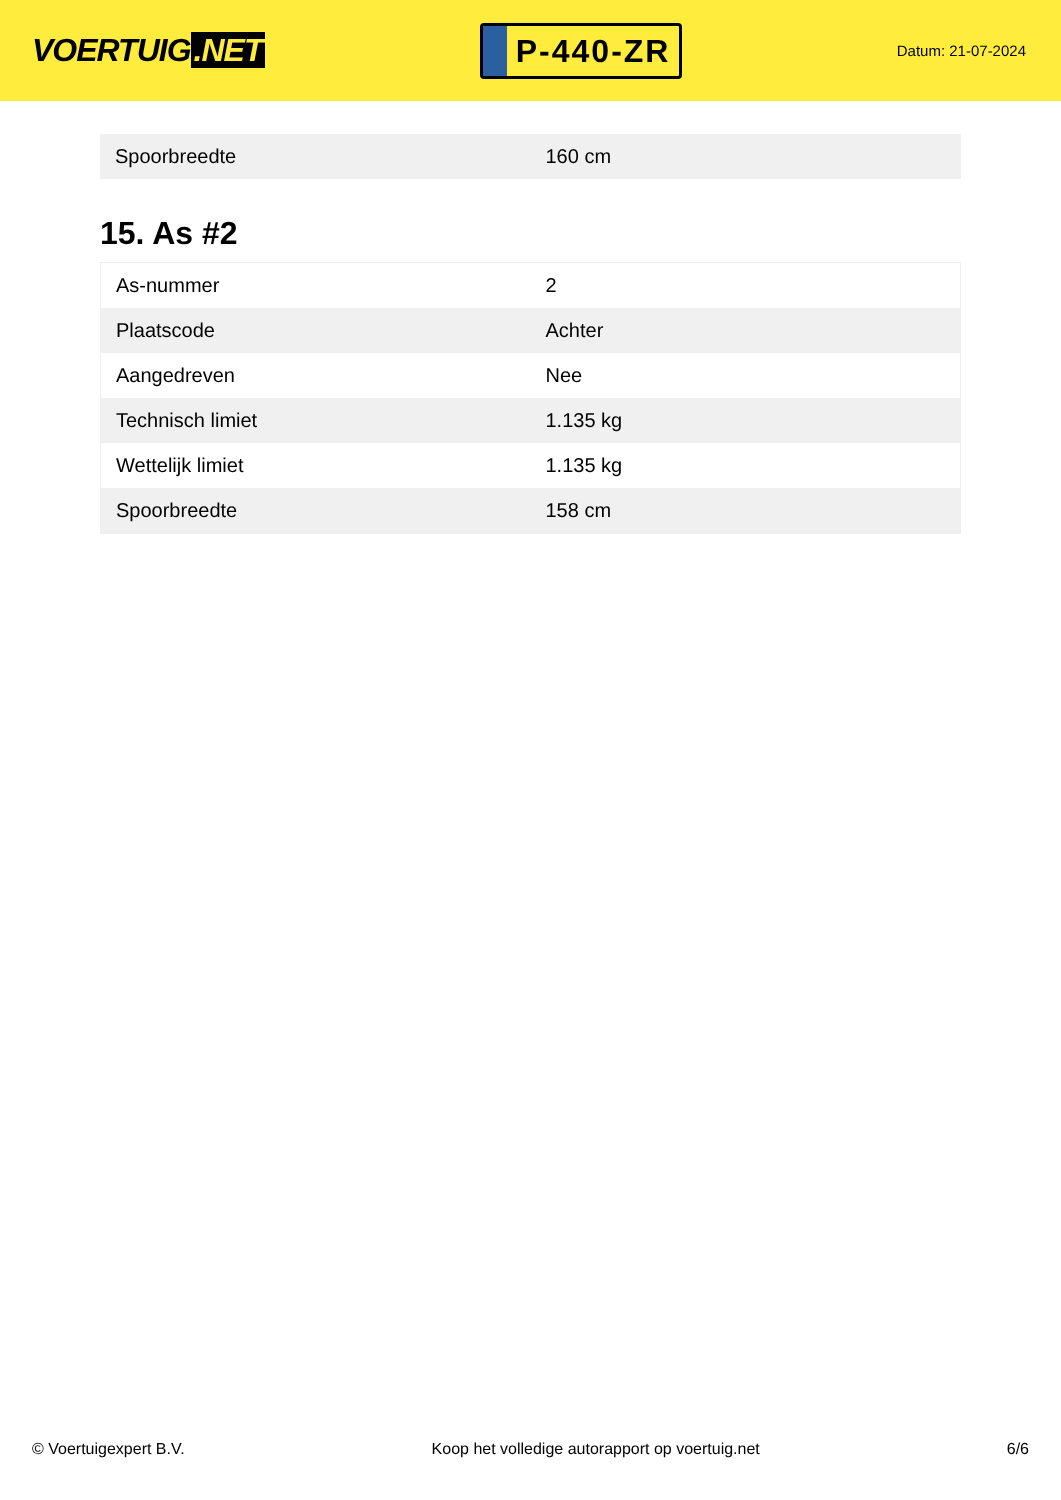VOERTUIG.NET
P-440-ZR
Datum: 21-07-2024
| Spoorbreedte | 160 cm |
15. As #2
| As-nummer | 2 |
| Plaatscode | Achter |
| Aangedreven | Nee |
| Technisch limiet | 1.135 kg |
| Wettelijk limiet | 1.135 kg |
| Spoorbreedte | 158 cm |
© Voertuigexpert B.V. Koop het volledige autorapport op voertuig.net 6/6